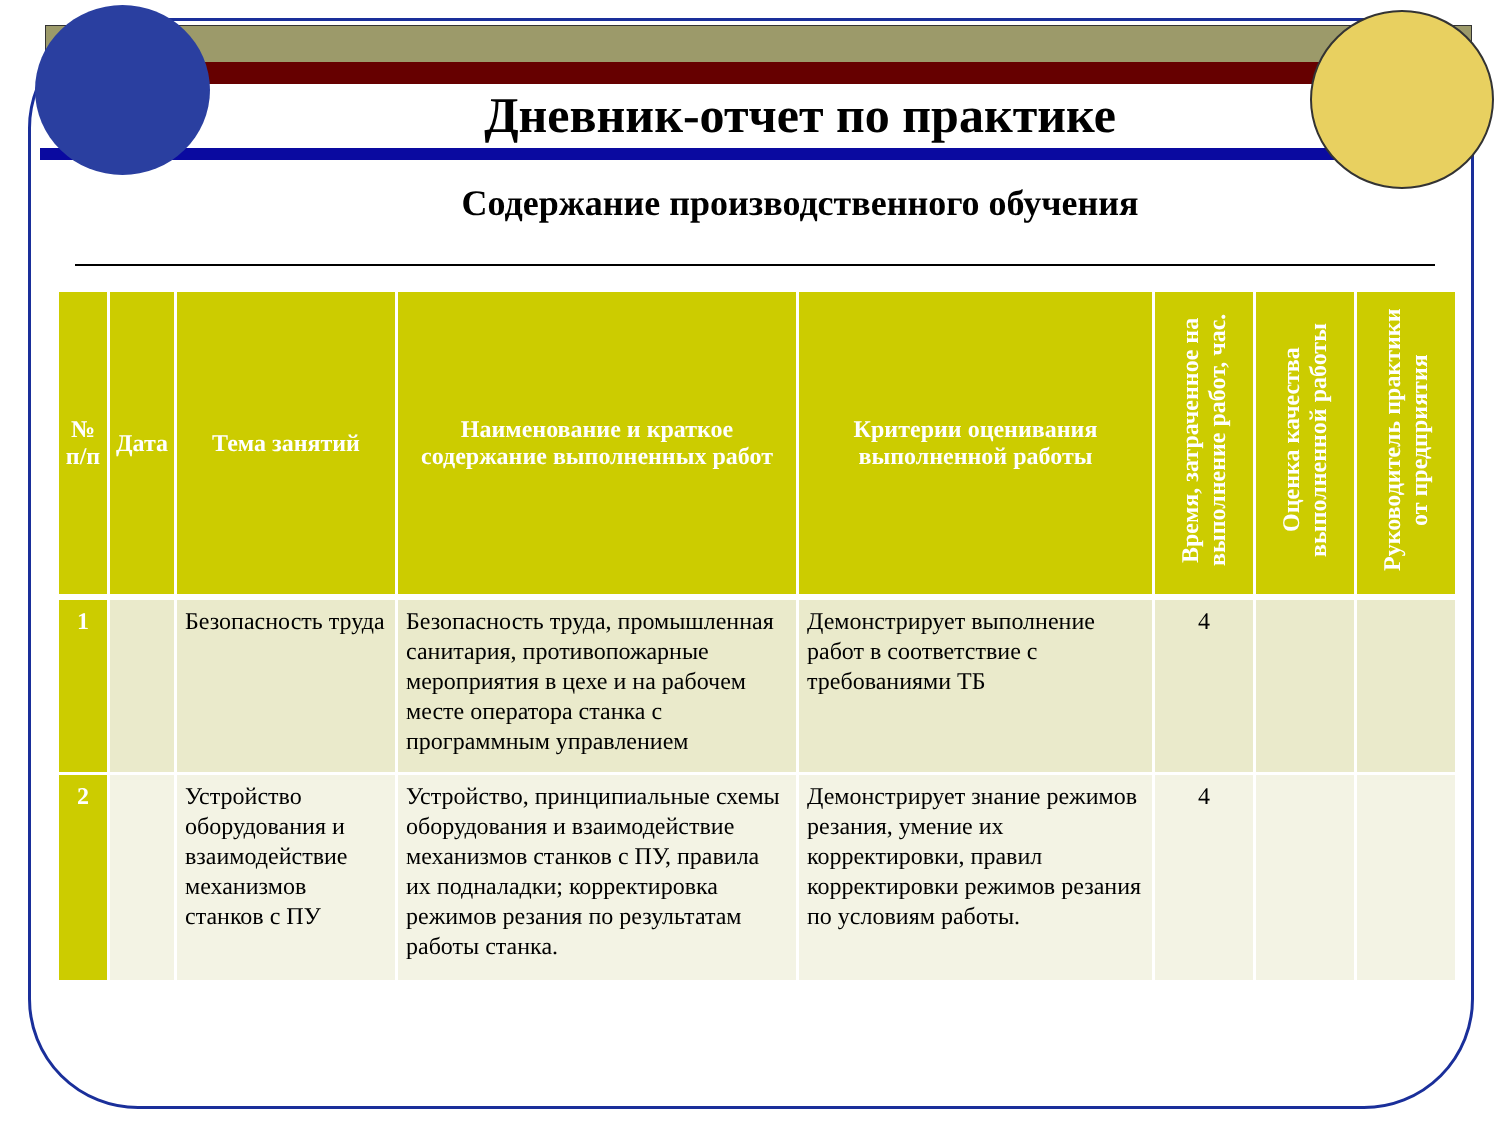Дневник-отчет по практике
Содержание производственного обучения
| № п/п | Дата | Тема занятий | Наименование и краткое содержание выполненных работ | Критерии оценивания выполненной работы | Время, затраченное на выполнение работ, час. | Оценка качества выполненной работы | Руководитель практики от предприятия |
| --- | --- | --- | --- | --- | --- | --- | --- |
| 1 | | Безопасность труда | Безопасность труда, промышленная санитария, противопожарные мероприятия в цехе и на рабочем месте оператора станка с программным управлением | Демонстрирует выполнение работ в соответствие с требованиями ТБ | 4 | | |
| 2 | | Устройство оборудования и взаимодействие механизмов станков с ПУ | Устройство, принципиальные схемы оборудования и взаимодействие механизмов станков с ПУ, правила их подналадки; корректировка режимов резания по результатам работы станка. | Демонстрирует знание режимов резания, умение их корректировки, правил корректировки режимов резания по условиям работы. | 4 | | |